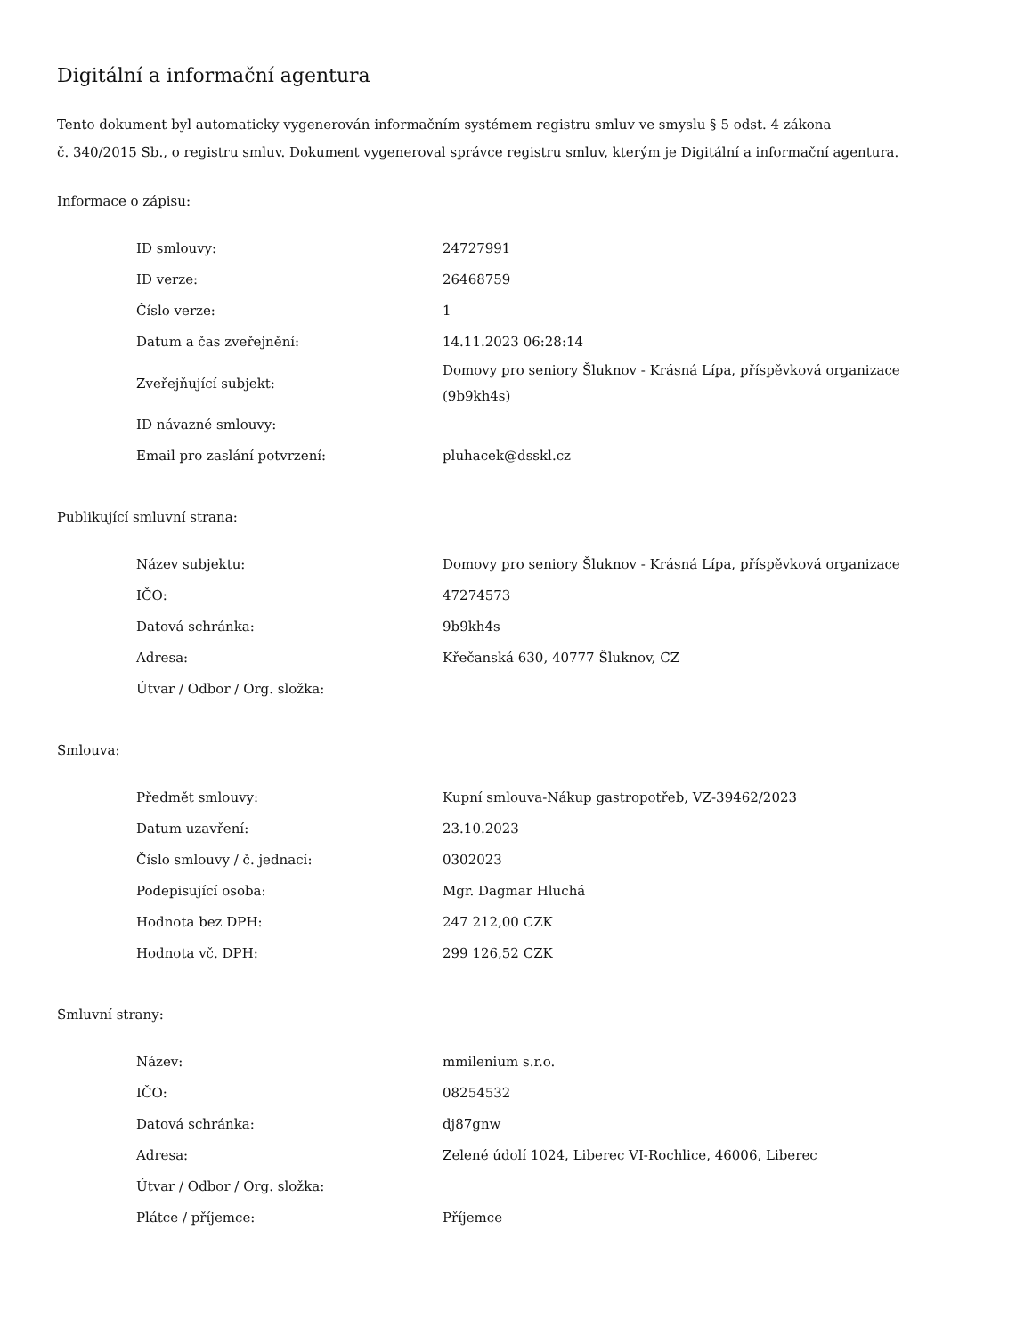Digitální a informační agentura
Tento dokument byl automaticky vygenerován informačním systémem registru smluv ve smyslu § 5 odst. 4 zákona
č. 340/2015 Sb., o registru smluv. Dokument vygeneroval správce registru smluv, kterým je Digitální a informační agentura.
Informace o zápisu:
| ID smlouvy: | 24727991 |
| ID verze: | 26468759 |
| Číslo verze: | 1 |
| Datum a čas zveřejnění: | 14.11.2023 06:28:14 |
| Zveřejňující subjekt: | Domovy pro seniory Šluknov - Krásná Lípa, příspěvková organizace (9b9kh4s) |
| ID návazné smlouvy: | |
| Email pro zaslání potvrzení: | pluhacek@dsskl.cz |
Publikující smluvní strana:
| Název subjektu: | Domovy pro seniory Šluknov - Krásná Lípa, příspěvková organizace |
| IČO: | 47274573 |
| Datová schránka: | 9b9kh4s |
| Adresa: | Křečanská 630, 40777 Šluknov, CZ |
| Útvar / Odbor / Org. složka: | |
Smlouva:
| Předmět smlouvy: | Kupní smlouva-Nákup gastropotřeb, VZ-39462/2023 |
| Datum uzavření: | 23.10.2023 |
| Číslo smlouvy / č. jednací: | 0302023 |
| Podepisující osoba: | Mgr. Dagmar Hluchá |
| Hodnota bez DPH: | 247 212,00 CZK |
| Hodnota vč. DPH: | 299 126,52 CZK |
Smluvní strany:
| Název: | mmilenium s.r.o. |
| IČO: | 08254532 |
| Datová schránka: | dj87gnw |
| Adresa: | Zelené údolí 1024, Liberec VI-Rochlice, 46006, Liberec |
| Útvar / Odbor / Org. složka: | |
| Plátce / příjemce: | Příjemce |